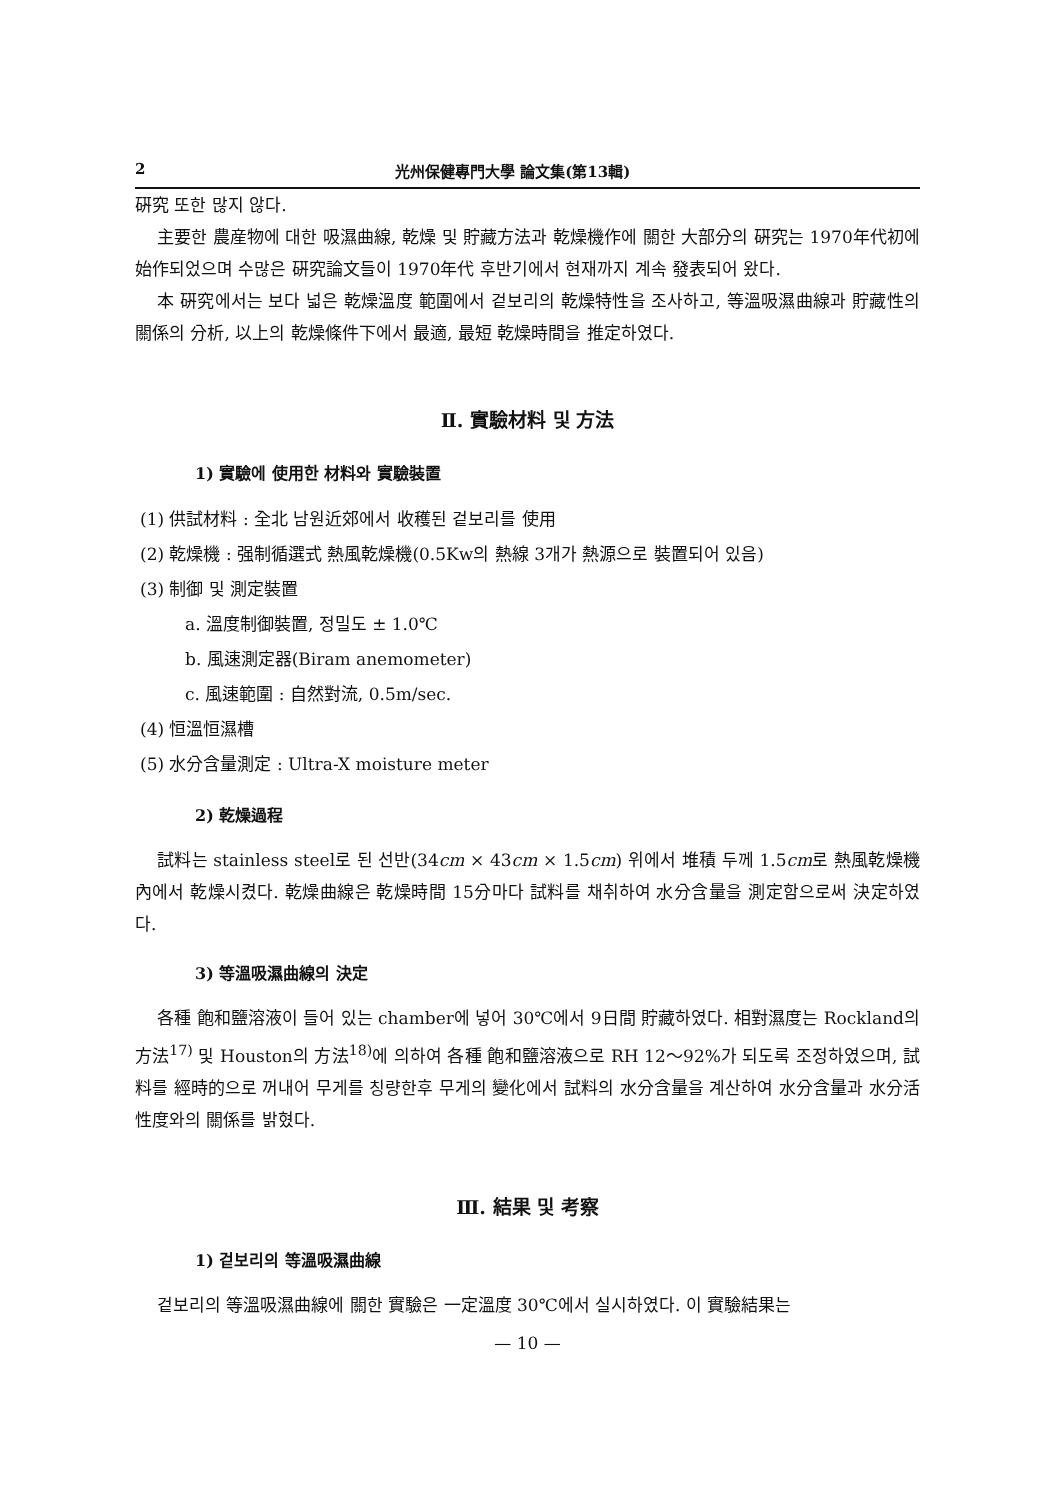2 光州保健專門大學 論文集(第13輯)
硏究 또한 많지 않다.
主要한 農産物에 대한 吸濕曲線, 乾燥 및 貯藏方法과 乾燥機作에 關한 大部分의 硏究는 1970年代初에 始作되었으며 수많은 硏究論文들이 1970年代 후반기에서 현재까지 계속 發表되어 왔다.
本 硏究에서는 보다 넓은 乾燥溫度 範圍에서 겉보리의 乾燥特性을 조사하고, 等溫吸濕曲線과 貯藏性의 關係의 分析, 以上의 乾燥條件下에서 最適, 最短 乾燥時間을 推定하였다.
Ⅱ. 實驗材料 및 方法
1) 實驗에 使用한 材料와 實驗裝置
(1) 供試材料 : 全北 남원近郊에서 收穫된 겉보리를 使用
(2) 乾燥機 : 强制循選式 熱風乾燥機(0.5Kw의 熱線 3개가 熱源으로 裝置되어 있음)
(3) 制御 및 測定裝置
a. 溫度制御裝置, 정밀도 ± 1.0℃
b. 風速測定器(Biram anemometer)
c. 風速範圍 : 自然對流, 0.5m/sec.
(4) 恒溫恒濕槽
(5) 水分含量測定 : Ultra-X moisture meter
2) 乾燥過程
試料는 stainless steel로 된 선반(34cm × 43cm × 1.5cm) 위에서 堆積 두께 1.5cm로 熱風乾燥機內에서 乾燥시켰다. 乾燥曲線은 乾燥時間 15分마다 試料를 채취하여 水分含量을 測定함으로써 決定하였다.
3) 等溫吸濕曲線의 決定
各種 飽和鹽溶液이 들어 있는 chamber에 넣어 30℃에서 9日間 貯藏하였다. 相對濕度는 Rockland의 方法<sup>17)</sup> 및 Houston의 方法<sup>18)</sup>에 의하여 各種 飽和鹽溶液으로 RH 12～92%가 되도록 조정하였으며, 試料를 經時的으로 꺼내어 무게를 칭량한후 무게의 變化에서 試料의 水分含量을 계산하여 水分含量과 水分活性度와의 關係를 밝혔다.
Ⅲ. 結果 및 考察
1) 겉보리의 等溫吸濕曲線
겉보리의 等溫吸濕曲線에 關한 實驗은 一定溫度 30℃에서 실시하였다. 이 實驗結果는
— 10 —